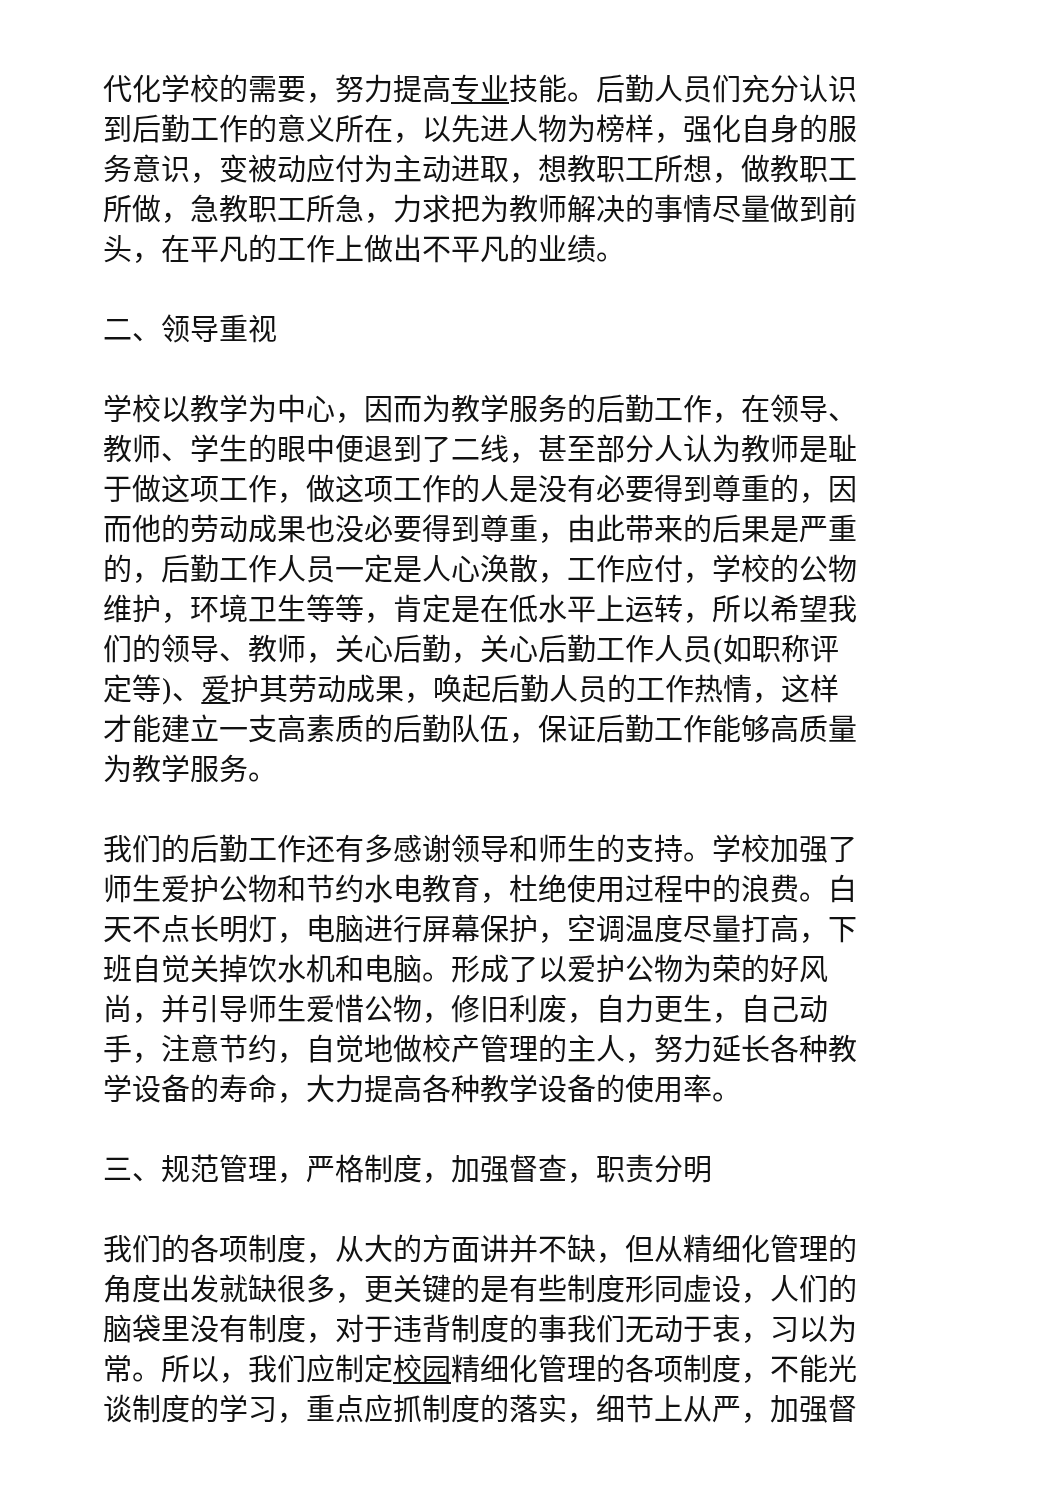代化学校的需要，努力提高专业技能。后勤人员们充分认识到后勤工作的意义所在，以先进人物为榜样，强化自身的服务意识，变被动应付为主动进取，想教职工所想，做教职工所做，急教职工所急，力求把为教师解决的事情尽量做到前头，在平凡的工作上做出不平凡的业绩。
二、领导重视
学校以教学为中心，因而为教学服务的后勤工作，在领导、教师、学生的眼中便退到了二线，甚至部分人认为教师是耻于做这项工作，做这项工作的人是没有必要得到尊重的，因而他的劳动成果也没必要得到尊重，由此带来的后果是严重的，后勤工作人员一定是人心涣散，工作应付，学校的公物维护，环境卫生等等，肯定是在低水平上运转，所以希望我们的领导、教师，关心后勤，关心后勤工作人员(如职称评定等)、爱护其劳动成果，唤起后勤人员的工作热情，这样才能建立一支高素质的后勤队伍，保证后勤工作能够高质量为教学服务。
我们的后勤工作还有多感谢领导和师生的支持。学校加强了师生爱护公物和节约水电教育，杜绝使用过程中的浪费。白天不点长明灯，电脑进行屏幕保护，空调温度尽量打高，下班自觉关掉饮水机和电脑。形成了以爱护公物为荣的好风尚，并引导师生爱惜公物，修旧利废，自力更生，自己动手，注意节约，自觉地做校产管理的主人，努力延长各种教学设备的寿命，大力提高各种教学设备的使用率。
三、规范管理，严格制度，加强督查，职责分明
我们的各项制度，从大的方面讲并不缺，但从精细化管理的角度出发就缺很多，更关键的是有些制度形同虚设，人们的脑袋里没有制度，对于违背制度的事我们无动于衷，习以为常。所以，我们应制定校园精细化管理的各项制度，不能光谈制度的学习，重点应抓制度的落实，细节上从严，加强督